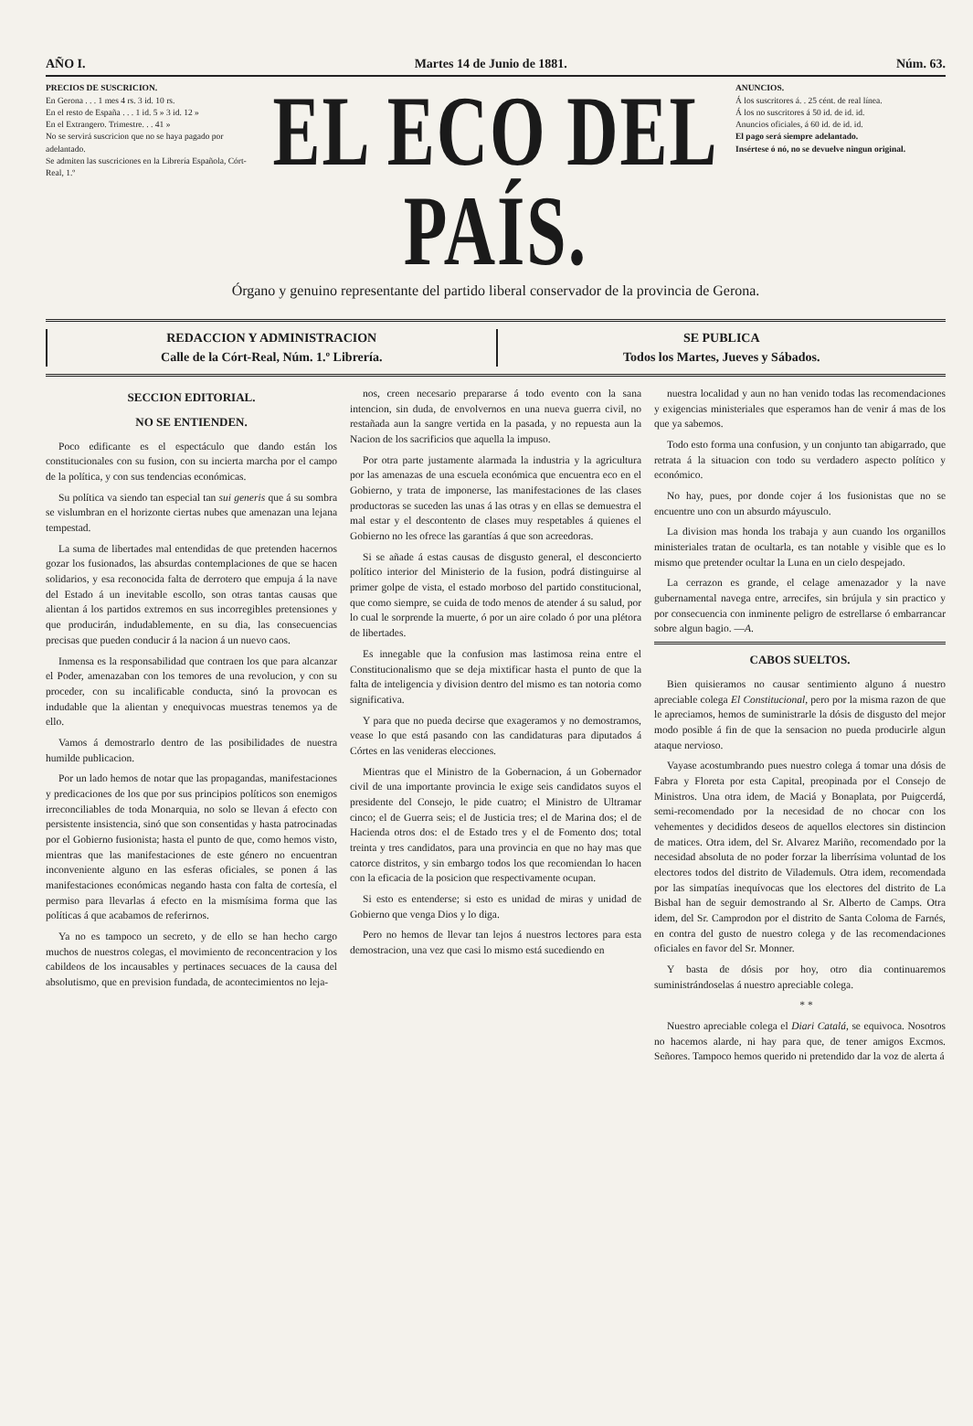AÑO I. Martes 14 de Junio de 1881. Núm. 63.
PRECIOS DE SUSCRICION.
En Gerona . . . 1 mes 4 rs. 3 id. 10 rs.
En el resto de España . . . 1 id. 5 » 3 id. 12 »
En el Extrangero. Trimestre. . . 41 »
No se servirá suscricion que no se haya pagado por adelantado.
Se admiten las suscriciones en la Librería Española, Córt-Real, 1.º
EL ECO DEL PAÍS.
ANUNCIOS.
Á los suscritores á. . 25 cént. de real línea.
Á los no suscritores á 50 id. de id. id.
Anuncios oficiales, á 60 id. de id. id.
El pago será siempre adelantado.
Insértese ó nó, no se devuelve ningun original.
Órgano y genuino representante del partido liberal conservador de la provincia de Gerona.
REDACCION Y ADMINISTRACION
Calle de la Córt-Real, Núm. 1.º Librería.
SE PUBLICA
Todos los Martes, Jueves y Sábados.
SECCION EDITORIAL.
NO SE ENTIENDEN.
Poco edificante es el espectáculo que dando están los constitucionales con su fusion, con su incierta marcha por el campo de la política, y con sus tendencias económicas.
Su política va siendo tan especial tan sui generis que á su sombra se vislumbran en el horizonte ciertas nubes que amenazan una lejana tempestad.
La suma de libertades mal entendidas de que pretenden hacernos gozar los fusionados, las absurdas contemplaciones de que se hacen solidarios, y esa reconocida falta de derrotero que empuja á la nave del Estado á un inevitable escollo, son otras tantas causas que alientan á los partidos extremos en sus incorregibles pretensiones y que producirán, indudablemente, en su dia, las consecuencias precisas que pueden conducir á la nacion á un nuevo caos.
Inmensa es la responsabilidad que contraen los que para alcanzar el Poder, amenazaban con los temores de una revolucion, y con su proceder, con su incalificable conducta, sinó la provocan es indudable que la alientan y enequivocas muestras tenemos ya de ello.
Vamos á demostrarlo dentro de las posibilidades de nuestra humilde publicacion.
Por un lado hemos de notar que las propagandas, manifestaciones y predicaciones de los que por sus principios políticos son enemigos irreconciliables de toda Monarquia, no solo se llevan á efecto con persistente insistencia, sinó que son consentidas y hasta patrocinadas por el Gobierno fusionista; hasta el punto de que, como hemos visto, mientras que las manifestaciones de este género no encuentran inconveniente alguno en las esferas oficiales, se ponen á las manifestaciones económicas negando hasta con falta de cortesía, el permiso para llevarlas á efecto en la mismísima forma que las políticas á que acabamos de referirnos.
Ya no es tampoco un secreto, y de ello se han hecho cargo muchos de nuestros colegas, el movimiento de reconcentracion y los cabildeos de los incausables y pertinaces secuaces de la causa del absolutismo, que en prevision fundada, de acontecimientos no leja-
nos, creen necesario prepararse á todo evento con la sana intencion, sin duda, de envolvernos en una nueva guerra civil, no restañada aun la sangre vertida en la pasada, y no repuesta aun la Nacion de los sacrificios que aquella la impuso.
Por otra parte justamente alarmada la industria y la agricultura por las amenazas de una escuela económica que encuentra eco en el Gobierno, y trata de imponerse, las manifestaciones de las clases productoras se suceden las unas á las otras y en ellas se demuestra el mal estar y el descontento de clases muy respetables á quienes el Gobierno no les ofrece las garantías á que son acreedoras.
Si se añade á estas causas de disgusto general, el desconcierto político interior del Ministerio de la fusion, podrá distinguirse al primer golpe de vista, el estado morboso del partido constitucional, que como siempre, se cuida de todo menos de atender á su salud, por lo cual le sorprende la muerte, ó por un aire colado ó por una plétora de libertades.
Es innegable que la confusion mas lastimosa reina entre el Constitucionalismo que se deja mixtificar hasta el punto de que la falta de inteligencia y division dentro del mismo es tan notoria como significativa.
Y para que no pueda decirse que exageramos y no demostramos, vease lo que está pasando con las candidaturas para diputados á Córtes en las venideras elecciones.
Mientras que el Ministro de la Gobernacion, á un Gobernador civil de una importante provincia le exige seis candidatos suyos el presidente del Consejo, le pide cuatro; el Ministro de Ultramar cinco; el de Guerra seis; el de Justicia tres; el de Marina dos; el de Hacienda otros dos: el de Estado tres y el de Fomento dos; total treinta y tres candidatos, para una provincia en que no hay mas que catorce distritos, y sin embargo todos los que recomiendan lo hacen con la eficacia de la posicion que respectivamente ocupan.
Si esto es entenderse; si esto es unidad de miras y unidad de Gobierno que venga Dios y lo diga.
Pero no hemos de llevar tan lejos á nuestros lectores para esta demostracion, una vez que casi lo mismo está sucediendo en
nuestra localidad y aun no han venido todas las recomendaciones y exigencias ministeriales que esperamos han de venir á mas de los que ya sabemos.
Todo esto forma una confusion, y un conjunto tan abigarrado, que retrata á la situacion con todo su verdadero aspecto político y económico.
No hay, pues, por donde cojer á los fusionistas que no se encuentre uno con un absurdo máyusculo.
La division mas honda los trabaja y aun cuando los organillos ministeriales tratan de ocultarla, es tan notable y visible que es lo mismo que pretender ocultar la Luna en un cielo despejado.
La cerrazon es grande, el celage amenazador y la nave gubernamental navega entre, arrecifes, sin brújula y sin practico y por consecuencia con inminente peligro de estrellarse ó embarrancar sobre algun bagio. —A.
CABOS SUELTOS.
Bien quisieramos no causar sentimiento alguno á nuestro apreciable colega El Constitucional, pero por la misma razon de que le apreciamos, hemos de suministrarle la dósis de disgusto del mejor modo posible á fin de que la sensacion no pueda producirle algun ataque nervioso.
Vayase acostumbrando pues nuestro colega á tomar una dósis de Fabra y Floreta por esta Capital, preopinada por el Consejo de Ministros. Una otra idem, de Maciá y Bonaplata, por Puigcerdá, semi-recomendado por la necesidad de no chocar con los vehementes y decididos deseos de aquellos electores sin distincion de matices. Otra idem, del Sr. Alvarez Mariño, recomendado por la necesidad absoluta de no poder forzar la liberrísima voluntad de los electores todos del distrito de Vilademuls. Otra idem, recomendada por las simpatías inequívocas que los electores del distrito de La Bisbal han de seguir demostrando al Sr. Alberto de Camps. Otra idem, del Sr. Camprodon por el distrito de Santa Coloma de Farnés, en contra del gusto de nuestro colega y de las recomendaciones oficiales en favor del Sr. Monner.
Y basta de dósis por hoy, otro dia continuaremos suministrándoselas á nuestro apreciable colega.
* *
Nuestro apreciable colega el Diari Catalá, se equivoca. Nosotros no hacemos alarde, ni hay para que, de tener amigos Excmos. Señores. Tampoco hemos querido ni pretendido dar la voz de alerta á